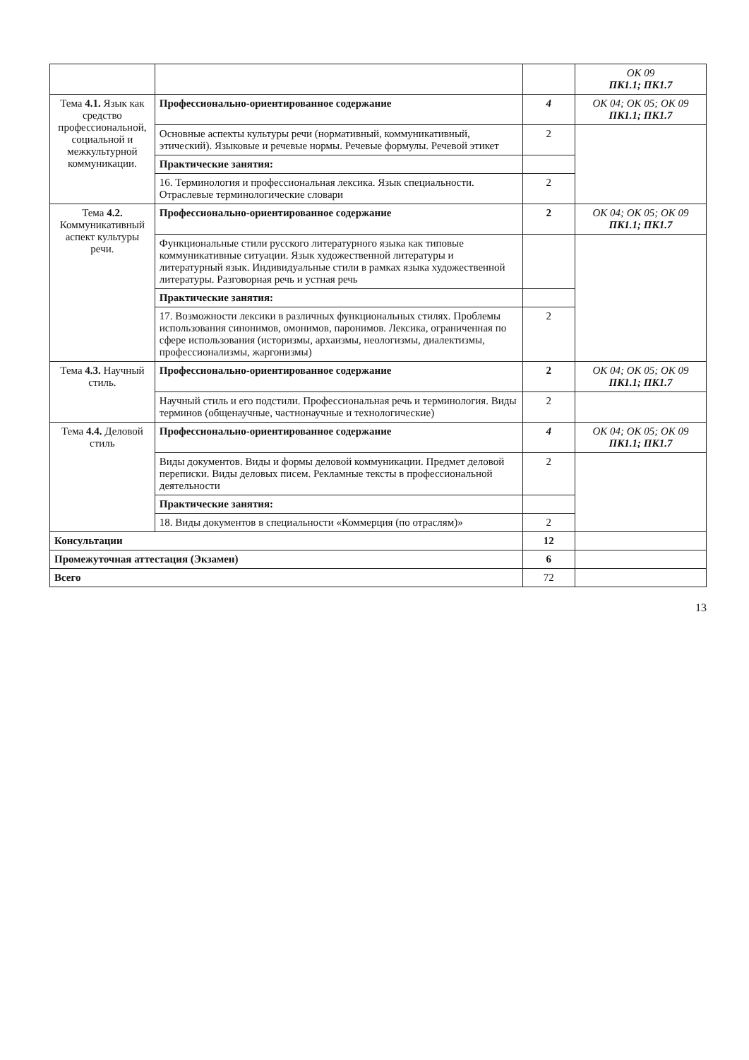| | | | ОК 09 ПК1.1; ПК1.7 |
| Тема 4.1. Язык как средство профессиональной, социальной и межкультурной коммуникации. | Профессионально-ориентированное содержание | 4 | ОК 04; ОК 05; ОК 09 ПК1.1; ПК1.7 |
| | Основные аспекты культуры речи (нормативный, коммуникативный, этический). Языковые и речевые нормы. Речевые формулы. Речевой этикет | 2 | |
| | Практические занятия: | | |
| | 16. Терминология и профессиональная лексика. Язык специальности. Отраслевые терминологические словари | 2 | |
| Тема 4.2. Коммуникативный аспект культуры речи. | Профессионально-ориентированное содержание | 2 | ОК 04; ОК 05; ОК 09 ПК1.1; ПК1.7 |
| | Функциональные стили русского литературного языка как типовые коммуникативные ситуации. Язык художественной литературы и литературный язык. Индивидуальные стили в рамках языка художественной литературы. Разговорная речь и устная речь | | |
| | Практические занятия: | | |
| | 17. Возможности лексики в различных функциональных стилях. Проблемы использования синонимов, омонимов, паронимов. Лексика, ограниченная по сфере использования (историзмы, архаизмы, неологизмы, диалектизмы, профессионализмы, жаргонизмы) | 2 | |
| Тема 4.3. Научный стиль. | Профессионально-ориентированное содержание | 2 | ОК 04; ОК 05; ОК 09 ПК1.1; ПК1.7 |
| | Научный стиль и его подстили. Профессиональная речь и терминология. Виды терминов (общенаучные, частнонаучные и технологические) | 2 | |
| Тема 4.4. Деловой стиль | Профессионально-ориентированное содержание | 4 | ОК 04; ОК 05; ОК 09 ПК1.1; ПК1.7 |
| | Виды документов. Виды и формы деловой коммуникации. Предмет деловой переписки. Виды деловых писем. Рекламные тексты в профессиональной деятельности | 2 | |
| | Практические занятия: | | |
| | 18. Виды документов в специальности «Коммерция (по отраслям)» | 2 | |
| Консультации | | 12 | |
| Промежуточная аттестация (Экзамен) | | 6 | |
| Всего | | 72 | |
13